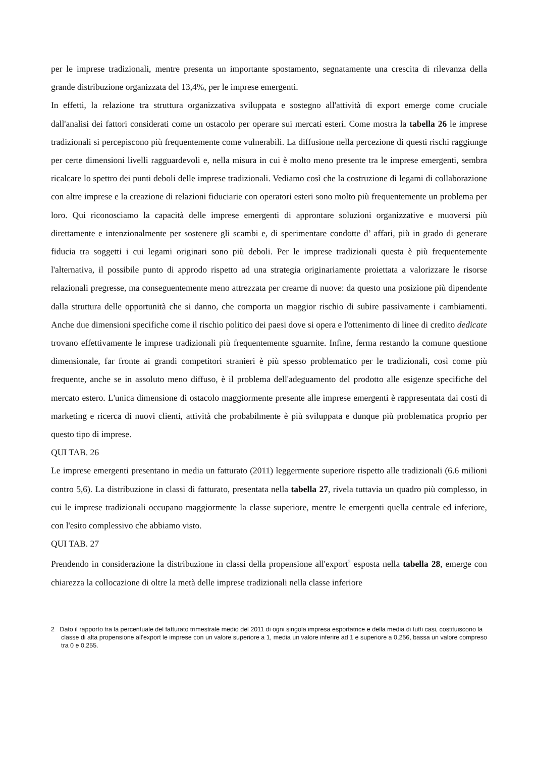per le imprese tradizionali, mentre presenta un importante spostamento, segnatamente una crescita di rilevanza della grande distribuzione organizzata del 13,4%, per le imprese emergenti.
In effetti, la relazione tra struttura organizzativa sviluppata e sostegno all'attività di export emerge come cruciale dall'analisi dei fattori considerati come un ostacolo per operare sui mercati esteri. Come mostra la tabella 26 le imprese tradizionali si percepiscono più frequentemente come vulnerabili. La diffusione nella percezione di questi rischi raggiunge per certe dimensioni livelli ragguardevoli e, nella misura in cui è molto meno presente tra le imprese emergenti, sembra ricalcare lo spettro dei punti deboli delle imprese tradizionali. Vediamo così che la costruzione di legami di collaborazione con altre imprese e la creazione di relazioni fiduciarie con operatori esteri sono molto più frequentemente un problema per loro. Qui riconosciamo la capacità delle imprese emergenti di approntare soluzioni organizzative e muoversi più direttamente e intenzionalmente per sostenere gli scambi e, di sperimentare condotte d’ affari, più in grado di generare fiducia tra soggetti i cui legami originari sono più deboli. Per le imprese tradizionali questa è più frequentemente l'alternativa, il possibile punto di approdo rispetto ad una strategia originariamente proiettata a valorizzare le risorse relazionali pregresse, ma conseguentemente meno attrezzata per crearne di nuove: da questo una posizione più dipendente dalla struttura delle opportunità che si danno, che comporta un maggior rischio di subire passivamente i cambiamenti. Anche due dimensioni specifiche come il rischio politico dei paesi dove si opera e l'ottenimento di linee di credito dedicate trovano effettivamente le imprese tradizionali più frequentemente sguarnite. Infine, ferma restando la comune questione dimensionale, far fronte ai grandi competitori stranieri è più spesso problematico per le tradizionali, così come più frequente, anche se in assoluto meno diffuso, è il problema dell'adeguamento del prodotto alle esigenze specifiche del mercato estero. L'unica dimensione di ostacolo maggiormente presente alle imprese emergenti è rappresentata dai costi di marketing e ricerca di nuovi clienti, attività che probabilmente è più sviluppata e dunque più problematica proprio per questo tipo di imprese.
QUI TAB. 26
Le imprese emergenti presentano in media un fatturato (2011) leggermente superiore rispetto alle tradizionali (6.6 milioni contro 5,6). La distribuzione in classi di fatturato, presentata nella tabella 27, rivela tuttavia un quadro più complesso, in cui le imprese tradizionali occupano maggiormente la classe superiore, mentre le emergenti quella centrale ed inferiore, con l'esito complessivo che abbiamo visto.
QUI TAB. 27
Prendendo in considerazione la distribuzione in classi della propensione all'export<sup>2</sup> esposta nella tabella 28, emerge con chiarezza la collocazione di oltre la metà delle imprese tradizionali nella classe inferiore
2 Dato il rapporto tra la percentuale del fatturato trimestrale medio del 2011 di ogni singola impresa esportatrice e della media di tutti casi, costituiscono la classe di alta propensione all'export le imprese con un valore superiore a 1, media un valore inferire ad 1 e superiore a 0,256, bassa un valore compreso tra 0 e 0,255.